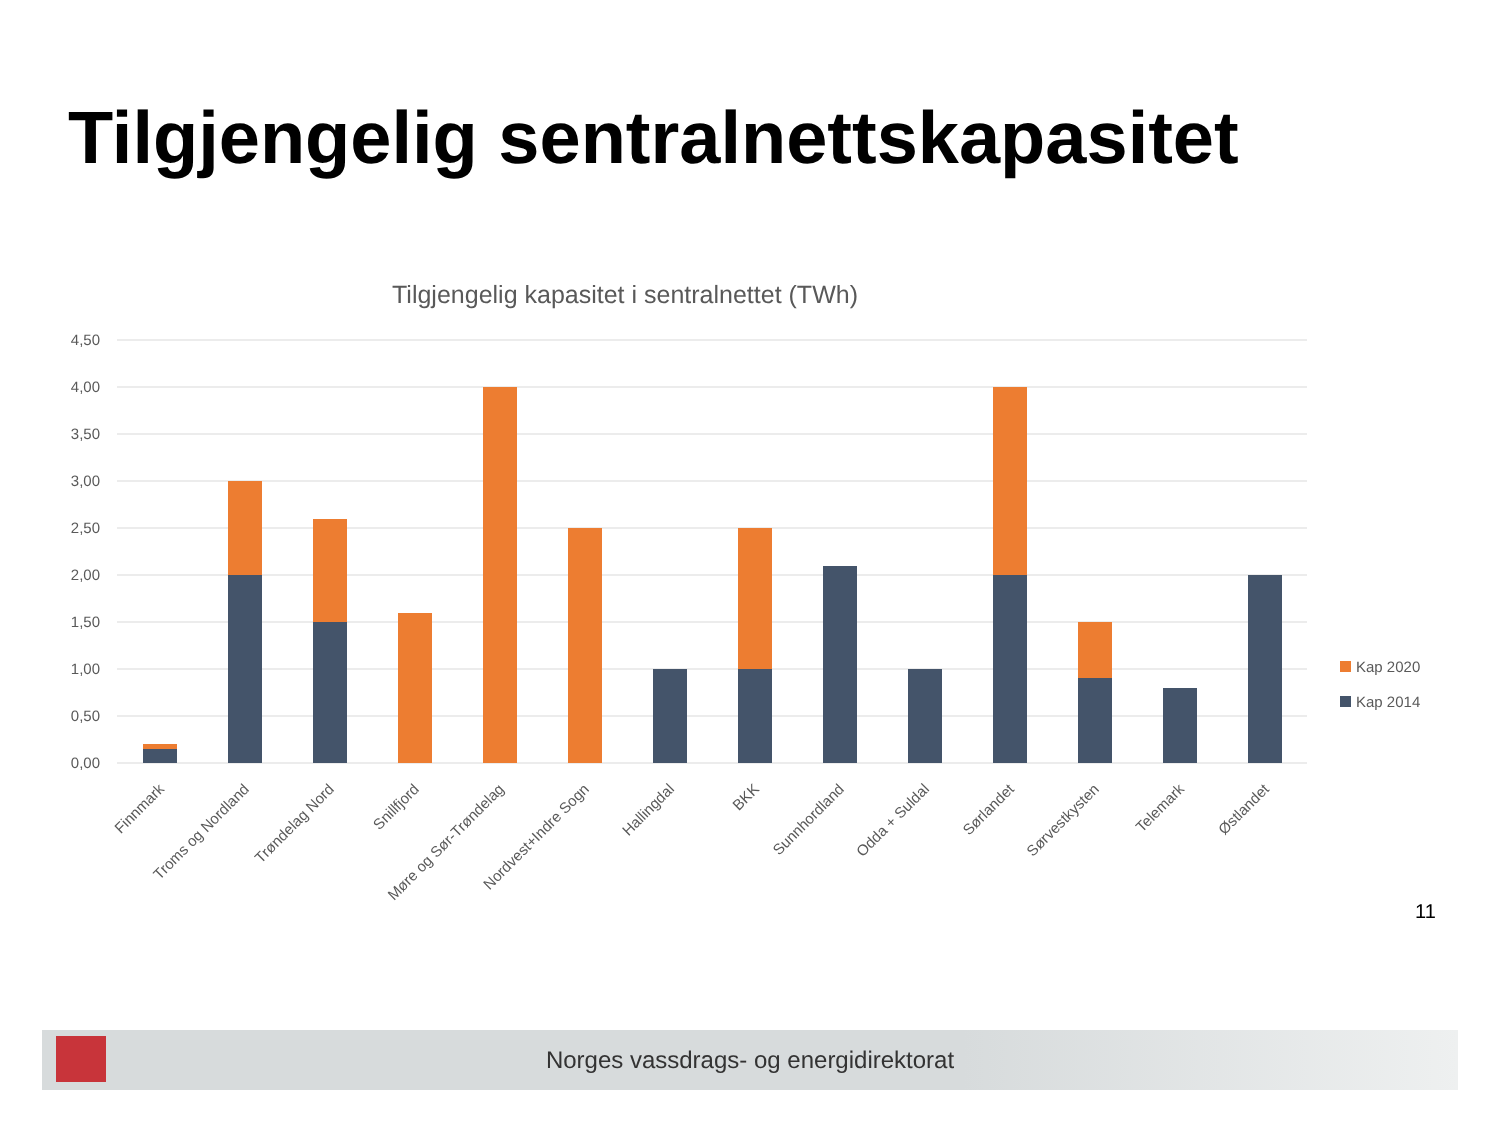Tilgjengelig sentralnettskapasitet
Tilgjengelig kapasitet i sentralnettet (TWh)
4,50
4,00
3,50
3,00
2,50
2,00
1,50
1,00
0,50
0,00
Finnmark
Troms og Nordland
Trøndelag Nord
Snillfjord
Møre og Sør-Trøndelag
Nordvest+Indre Sogn
Hallingdal
BKK
Sunnhordland
Odda + Suldal
Sørlandet
Sørvestkysten
Telemark
Østlandet
Kap 2020
Kap 2014
11
Norges vassdrags- og energidirektorat